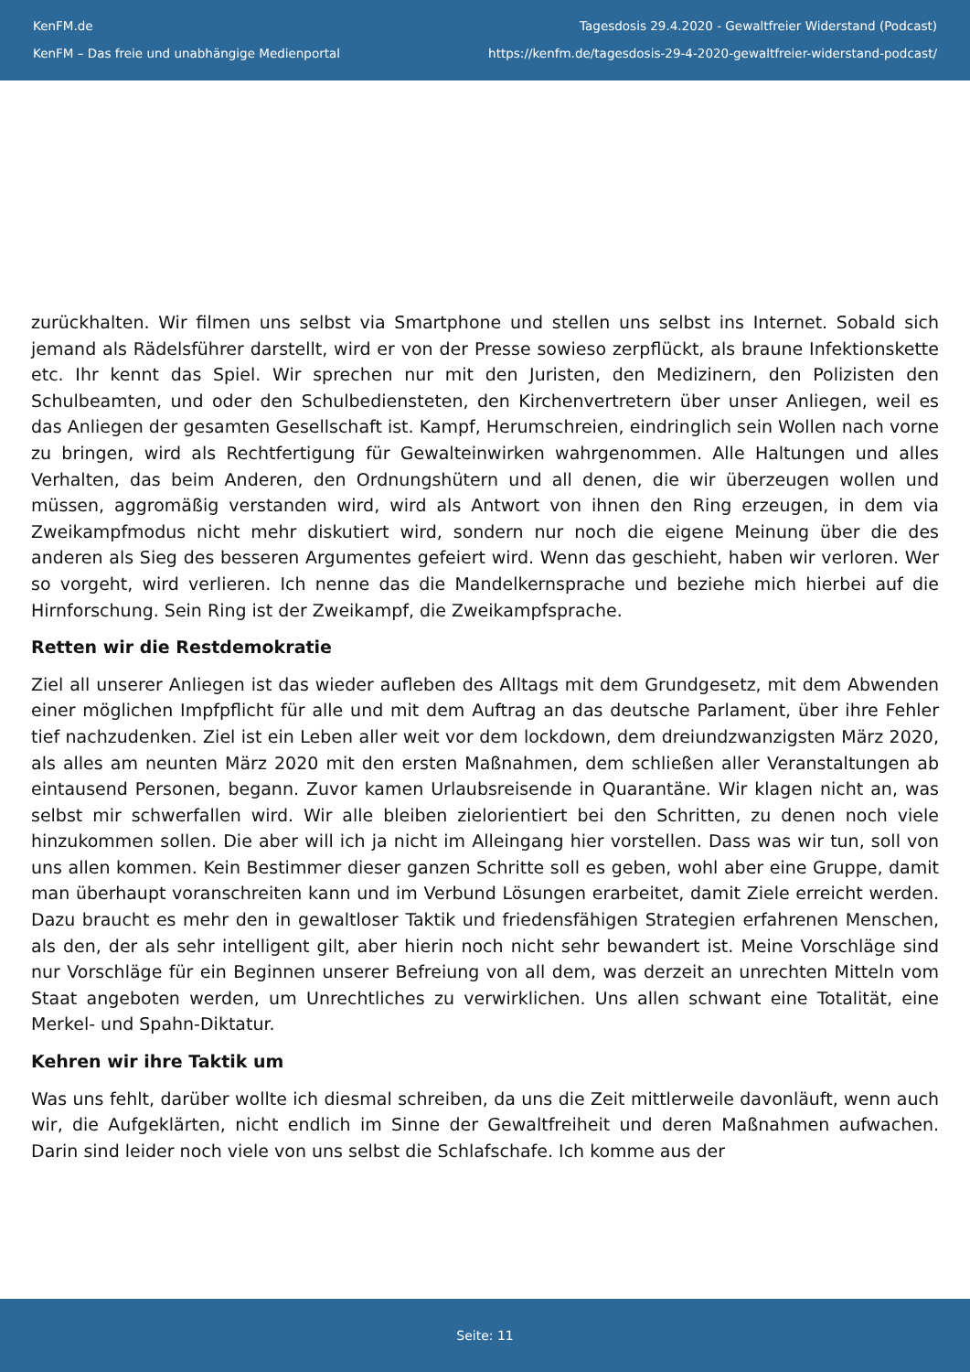KenFM.de
KenFM – Das freie und unabhängige Medienportal
Tagesdosis 29.4.2020 - Gewaltfreier Widerstand (Podcast)
https://kenfm.de/tagesdosis-29-4-2020-gewaltfreier-widerstand-podcast/
zurückhalten. Wir filmen uns selbst via Smartphone und stellen uns selbst ins Internet. Sobald sich jemand als Rädelsführer darstellt, wird er von der Presse sowieso zerpflückt, als braune Infektionskette etc. Ihr kennt das Spiel. Wir sprechen nur mit den Juristen, den Medizinern, den Polizisten den Schulbeamten, und oder den Schulbediensteten, den Kirchenvertretern über unser Anliegen, weil es das Anliegen der gesamten Gesellschaft ist. Kampf, Herumschreien, eindringlich sein Wollen nach vorne zu bringen, wird als Rechtfertigung für Gewalteinwirken wahrgenommen. Alle Haltungen und alles Verhalten, das beim Anderen, den Ordnungshütern und all denen, die wir überzeugen wollen und müssen, aggromäßig verstanden wird, wird als Antwort von ihnen den Ring erzeugen, in dem via Zweikampfmodus nicht mehr diskutiert wird, sondern nur noch die eigene Meinung über die des anderen als Sieg des besseren Argumentes gefeiert wird. Wenn das geschieht, haben wir verloren. Wer so vorgeht, wird verlieren. Ich nenne das die Mandelkernsprache und beziehe mich hierbei auf die Hirnforschung. Sein Ring ist der Zweikampf, die Zweikampfsprache.
Retten wir die Restdemokratie
Ziel all unserer Anliegen ist das wieder aufleben des Alltags mit dem Grundgesetz, mit dem Abwenden einer möglichen Impfpflicht für alle und mit dem Auftrag an das deutsche Parlament, über ihre Fehler tief nachzudenken. Ziel ist ein Leben aller weit vor dem lockdown, dem dreiundzwanzigsten März 2020, als alles am neunten März 2020 mit den ersten Maßnahmen, dem schließen aller Veranstaltungen ab eintausend Personen, begann. Zuvor kamen Urlaubsreisende in Quarantäne. Wir klagen nicht an, was selbst mir schwerfallen wird. Wir alle bleiben zielorientiert bei den Schritten, zu denen noch viele hinzukommen sollen. Die aber will ich ja nicht im Alleingang hier vorstellen. Dass was wir tun, soll von uns allen kommen. Kein Bestimmer dieser ganzen Schritte soll es geben, wohl aber eine Gruppe, damit man überhaupt voranschreiten kann und im Verbund Lösungen erarbeitet, damit Ziele erreicht werden. Dazu braucht es mehr den in gewaltloser Taktik und friedensfähigen Strategien erfahrenen Menschen, als den, der als sehr intelligent gilt, aber hierin noch nicht sehr bewandert ist. Meine Vorschläge sind nur Vorschläge für ein Beginnen unserer Befreiung von all dem, was derzeit an unrechten Mitteln vom Staat angeboten werden, um Unrechtliches zu verwirklichen. Uns allen schwant eine Totalität, eine Merkel- und Spahn-Diktatur.
Kehren wir ihre Taktik um
Was uns fehlt, darüber wollte ich diesmal schreiben, da uns die Zeit mittlerweile davonläuft, wenn auch wir, die Aufgeklärten, nicht endlich im Sinne der Gewaltfreiheit und deren Maßnahmen aufwachen. Darin sind leider noch viele von uns selbst die Schlafschafe. Ich komme aus der
Seite: 11